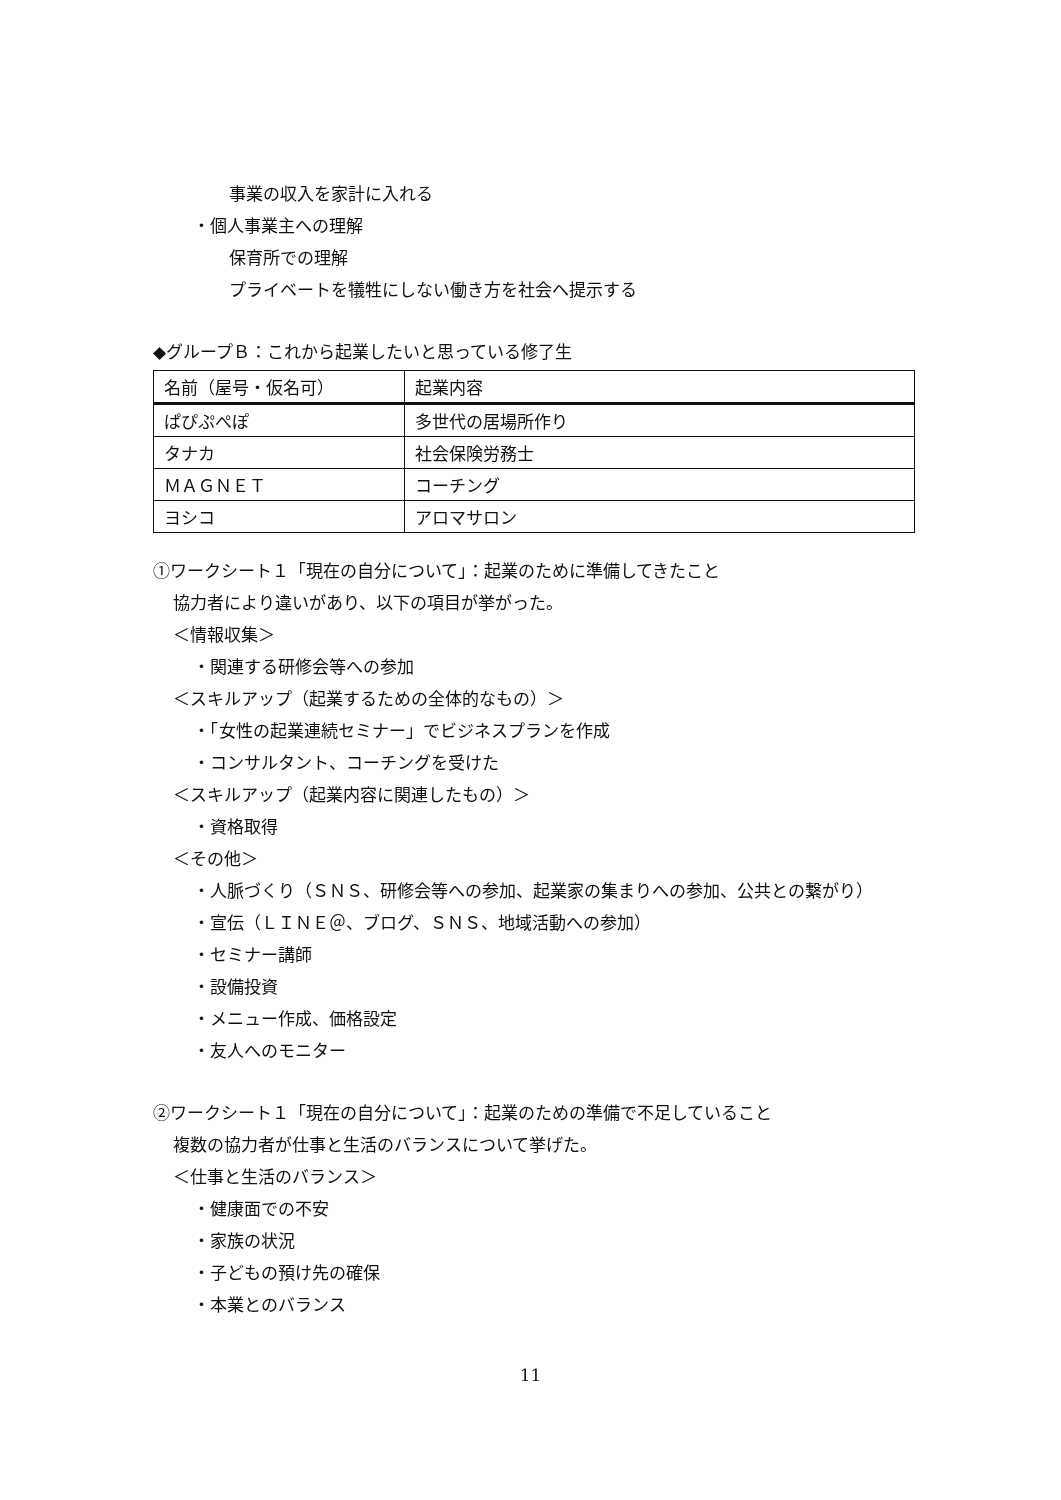事業の収入を家計に入れる
・個人事業主への理解
保育所での理解
プライベートを犠牲にしない働き方を社会へ提示する
◆グループＢ：これから起業したいと思っている修了生
| 名前（屋号・仮名可） | 起業内容 |
| ぱぴぷぺぽ | 多世代の居場所作り |
| タナカ | 社会保険労務士 |
| ＭＡＧＮＥＴ | コーチング |
| ヨシコ | アロマサロン |
①ワークシート１「現在の自分について」：起業のために準備してきたこと
協力者により違いがあり、以下の項目が挙がった。
＜情報収集＞
・関連する研修会等への参加
＜スキルアップ（起業するための全体的なもの）＞
・「女性の起業連続セミナー」でビジネスプランを作成
・コンサルタント、コーチングを受けた
＜スキルアップ（起業内容に関連したもの）＞
・資格取得
＜その他＞
・人脈づくり（ＳＮＳ、研修会等への参加、起業家の集まりへの参加、公共との繋がり）
・宣伝（ＬＩＮＥ＠、ブログ、ＳＮＳ、地域活動への参加）
・セミナー講師
・設備投資
・メニュー作成、価格設定
・友人へのモニター
②ワークシート１「現在の自分について」：起業のための準備で不足していること
複数の協力者が仕事と生活のバランスについて挙げた。
＜仕事と生活のバランス＞
・健康面での不安
・家族の状況
・子どもの預け先の確保
・本業とのバランス
11